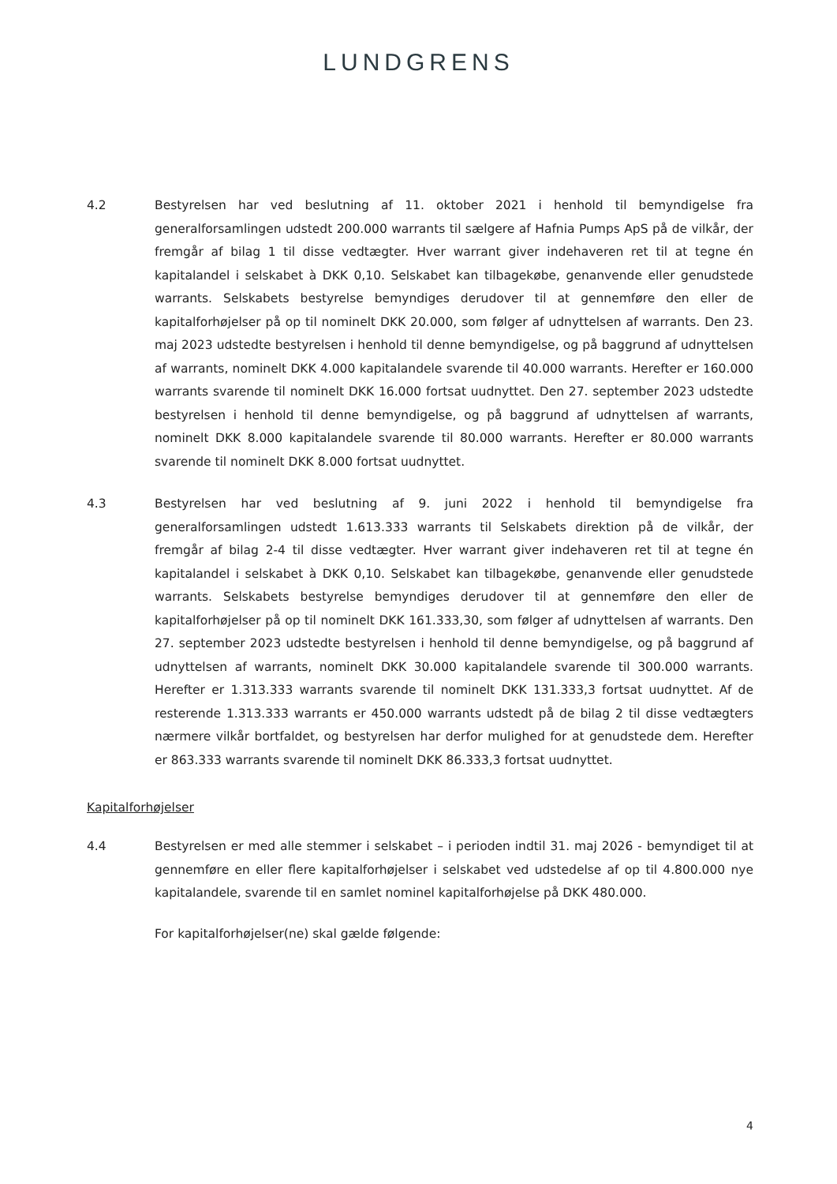LUNDGRENS
4.2 Bestyrelsen har ved beslutning af 11. oktober 2021 i henhold til bemyndigelse fra generalforsamlingen udstedt 200.000 warrants til sælgere af Hafnia Pumps ApS på de vilkår, der fremgår af bilag 1 til disse vedtægter. Hver warrant giver indehaveren ret til at tegne én kapitalandel i selskabet à DKK 0,10. Selskabet kan tilbagekøbe, genanvende eller genudstede warrants. Selskabets bestyrelse bemyndiges derudover til at gennemføre den eller de kapitalforhøjelser på op til nominelt DKK 20.000, som følger af udnyttelsen af warrants. Den 23. maj 2023 udstedte bestyrelsen i henhold til denne bemyndigelse, og på baggrund af udnyttelsen af warrants, nominelt DKK 4.000 kapitalandele svarende til 40.000 warrants. Herefter er 160.000 warrants svarende til nominelt DKK 16.000 fortsat uudnyttet. Den 27. september 2023 udstedte bestyrelsen i henhold til denne bemyndigelse, og på baggrund af udnyttelsen af warrants, nominelt DKK 8.000 kapitalandele svarende til 80.000 warrants. Herefter er 80.000 warrants svarende til nominelt DKK 8.000 fortsat uudnyttet.
4.3 Bestyrelsen har ved beslutning af 9. juni 2022 i henhold til bemyndigelse fra generalforsamlingen udstedt 1.613.333 warrants til Selskabets direktion på de vilkår, der fremgår af bilag 2-4 til disse vedtægter. Hver warrant giver indehaveren ret til at tegne én kapitalandel i selskabet à DKK 0,10. Selskabet kan tilbagekøbe, genanvende eller genudstede warrants. Selskabets bestyrelse bemyndiges derudover til at gennemføre den eller de kapitalforhøjelser på op til nominelt DKK 161.333,30, som følger af udnyttelsen af warrants. Den 27. september 2023 udstedte bestyrelsen i henhold til denne bemyndigelse, og på baggrund af udnyttelsen af warrants, nominelt DKK 30.000 kapitalandele svarende til 300.000 warrants. Herefter er 1.313.333 warrants svarende til nominelt DKK 131.333,3 fortsat uudnyttet. Af de resterende 1.313.333 warrants er 450.000 warrants udstedt på de bilag 2 til disse vedtægters nærmere vilkår bortfaldet, og bestyrelsen har derfor mulighed for at genudstede dem. Herefter er 863.333 warrants svarende til nominelt DKK 86.333,3 fortsat uudnyttet.
Kapitalforhøjelser
4.4 Bestyrelsen er med alle stemmer i selskabet – i perioden indtil 31. maj 2026 - bemyndiget til at gennemføre en eller flere kapitalforhøjelser i selskabet ved udstedelse af op til 4.800.000 nye kapitalandele, svarende til en samlet nominel kapitalforhøjelse på DKK 480.000.
For kapitalforhøjelser(ne) skal gælde følgende:
4